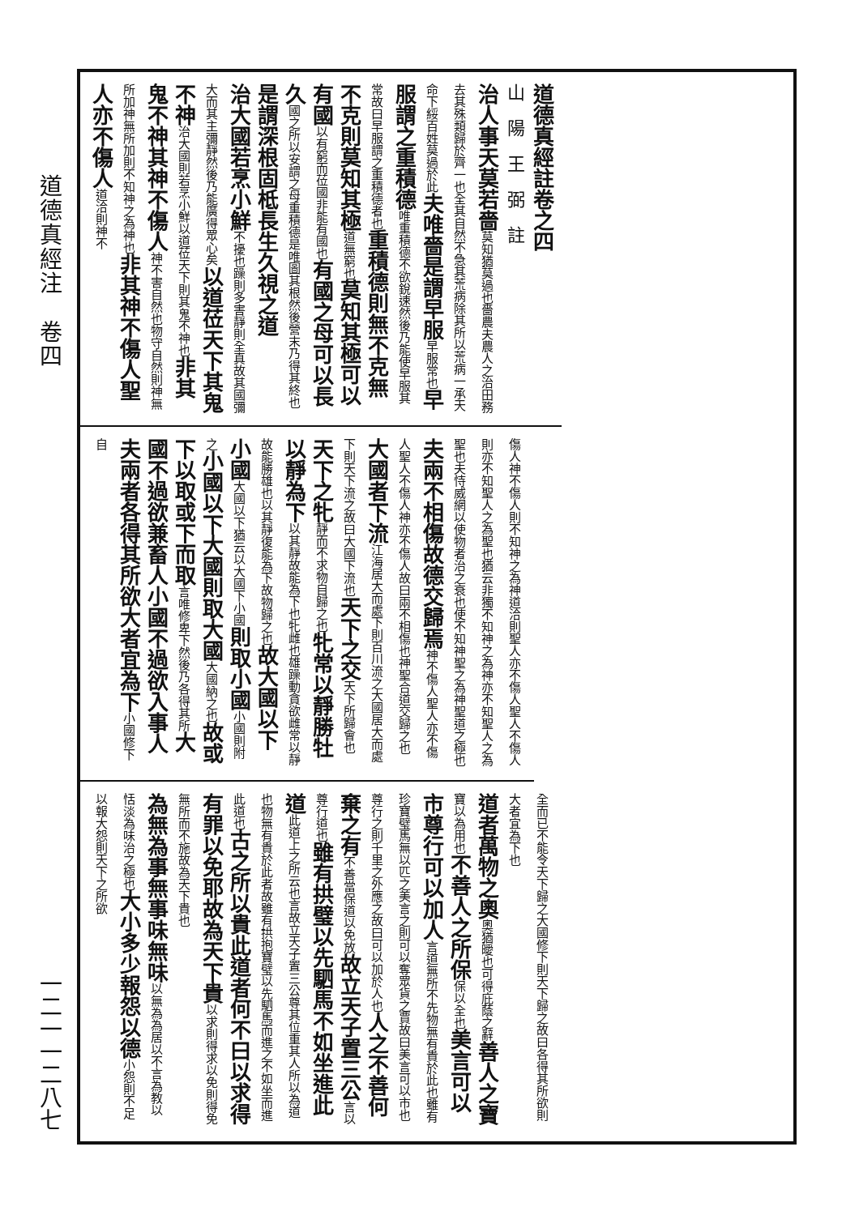道德真經注　卷四
一二一一二八七
道德真經註卷之四
山　陽　王　弼　註
治人事天莫若嗇 莫知猶莫過也嗇農夫農人之治田務去其殊類歸於齊一也全其自然不急其荒病除其所以荒病一承天命下綏百姓莫過於此 夫唯嗇是謂早服 早服常也 早服謂之重積德 唯重積德不欲銳速然後乃能使早服其常故曰早服謂之重積德者也 重積德則無不克無不克則莫知其極 道無窮也 莫知其極可以有國 以有窮而莅國非能有國也 有國之母可以長久 國之所以安謂之母重積德是唯圖其根然後營末乃得其終也 是謂深根固柢長生久視之道
治大國若烹小鮮 不擾也躁則多害靜則全真故其國彌大而其主彌靜然後乃能廣得眾心矣 以道莅天下其鬼不神 治大國則若烹小鮮以道莅天下則其鬼不神也 非其鬼不神其神不傷人 神不害自然也物守自然則神無所加神無所加則不知神之為神也 非其神不傷人聖人亦不傷人 道洽則神不
傷人神不傷人則不知神之為神道洽則聖人亦不傷人聖人不傷人則亦不知聖人之為聖也猶云非獨不知神之為神亦不知聖人之為聖也夫恃威網以使物者治之衰也使不知神聖之為神聖道之極也 夫兩不相傷故德交歸焉 神不傷人聖人亦不傷人聖人不傷人神亦不傷人故曰兩不相傷也神聖合道交歸之也
大國者下流 江海居大而處下則百川流之大國居大而處下則天下流之故曰大國下流也 天下之交 天下所歸會也 天下之牝 靜而不求物自歸之也 牝常以靜勝牡以靜為下 以其靜故能為下也牝雌也雄躁動貪欲雌常以靜故能勝雄也以其靜復能為下故物歸之也 故大國以下小國 大國以下猶云以大國下小國 則取小國 小國則附之 小國以下大國則取大國 大國納之也 故或下以取或下而取 言唯修卑下然後乃各得其所 大國不過欲兼畜人小國不過欲入事人夫兩者各得其所欲大者宜為下 小國修下自
全而已不能令天下歸之大國修下則天下歸之故曰各得其所欲則大者宜為下也
道者萬物之奧 奧猶曖也可得庇蔭之辭 善人之寶 寶以為用也 不善人之所保 保以全也 美言可以市尊行可以加人 言道無所不先物無有貴於此也雖有珍寶璧馬無以匹之美言之則可以奪眾貨之賈故曰美言可以市也尊行之則千里之外應之故曰可以加於人也 人之不善何棄之有 不善當保道以免放 故立天子置三公 言以尊行道也 雖有拱璧以先駟馬不如坐進此道 此道上之所云也言故立天子置三公尊其位重其人所以為道也物無有貴於此者故雖有拱抱寶璧以先駟馬而進之不如坐而進此道也 古之所以貴此道者何不曰以求得有罪以免耶故為天下貴 以求則得求以免則得免無所而不施故為天下貴也
為無為事無事味無味 以無為為居以不言為教以恬淡為味治之極也 大小多少報怨以德 小怨則不足以報大怨則天下之所欲